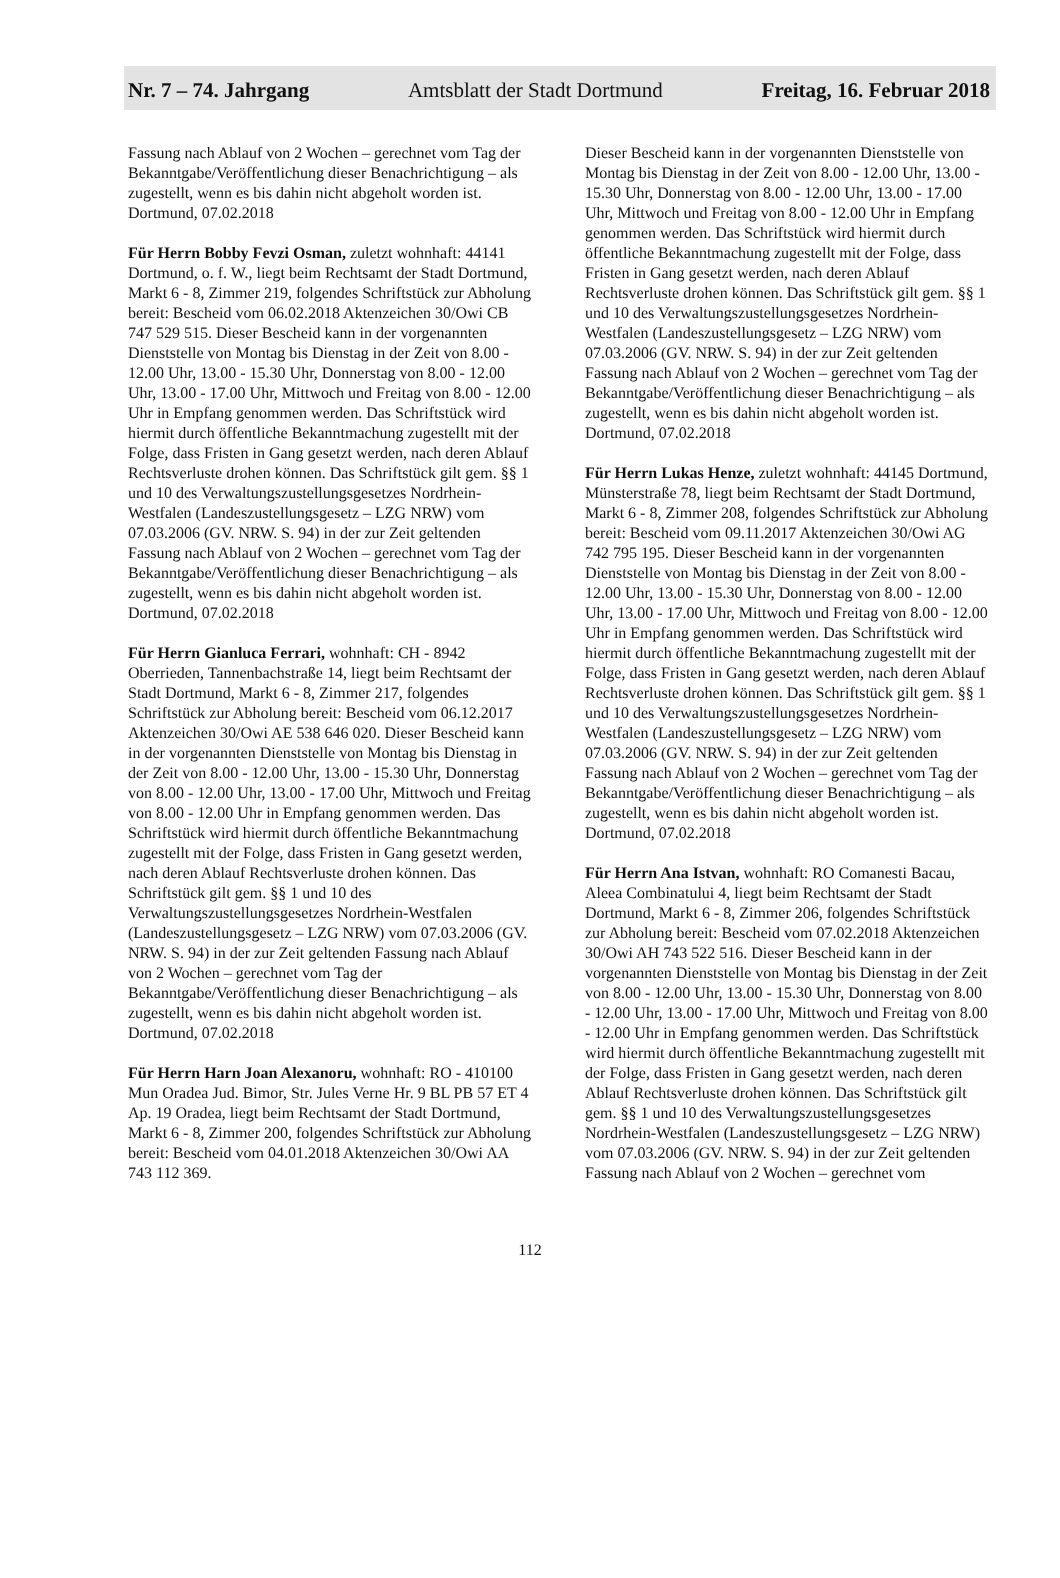Nr. 7 – 74. Jahrgang Amtsblatt der Stadt Dortmund Freitag, 16. Februar 2018
Fassung nach Ablauf von 2 Wochen – gerechnet vom Tag der Bekanntgabe/Veröffentlichung dieser Benachrichtigung – als zugestellt, wenn es bis dahin nicht abgeholt worden ist.
Dortmund, 07.02.2018
Für Herrn Bobby Fevzi Osman, zuletzt wohnhaft: 44141 Dortmund, o. f. W., liegt beim Rechtsamt der Stadt Dortmund, Markt 6 - 8, Zimmer 219, folgendes Schriftstück zur Abholung bereit: Bescheid vom 06.02.2018 Aktenzeichen 30/Owi CB 747 529 515. Dieser Bescheid kann in der vorgenannten Dienststelle von Montag bis Dienstag in der Zeit von 8.00 - 12.00 Uhr, 13.00 - 15.30 Uhr, Donnerstag von 8.00 - 12.00 Uhr, 13.00 - 17.00 Uhr, Mittwoch und Freitag von 8.00 - 12.00 Uhr in Empfang genommen werden. Das Schriftstück wird hiermit durch öffentliche Bekanntmachung zugestellt mit der Folge, dass Fristen in Gang gesetzt werden, nach deren Ablauf Rechtsverluste drohen können. Das Schriftstück gilt gem. §§ 1 und 10 des Verwaltungszustellungsgesetzes Nordrhein-Westfalen (Landeszustellungsgesetz – LZG NRW) vom 07.03.2006 (GV. NRW. S. 94) in der zur Zeit geltenden Fassung nach Ablauf von 2 Wochen – gerechnet vom Tag der Bekanntgabe/Veröffentlichung dieser Benachrichtigung – als zugestellt, wenn es bis dahin nicht abgeholt worden ist.
Dortmund, 07.02.2018
Für Herrn Gianluca Ferrari, wohnhaft: CH - 8942 Oberrieden, Tannenbachstraße 14, liegt beim Rechtsamt der Stadt Dortmund, Markt 6 - 8, Zimmer 217, folgendes Schriftstück zur Abholung bereit: Bescheid vom 06.12.2017 Aktenzeichen 30/Owi AE 538 646 020. Dieser Bescheid kann in der vorgenannten Dienststelle von Montag bis Dienstag in der Zeit von 8.00 - 12.00 Uhr, 13.00 - 15.30 Uhr, Donnerstag von 8.00 - 12.00 Uhr, 13.00 - 17.00 Uhr, Mittwoch und Freitag von 8.00 - 12.00 Uhr in Empfang genommen werden. Das Schriftstück wird hiermit durch öffentliche Bekanntmachung zugestellt mit der Folge, dass Fristen in Gang gesetzt werden, nach deren Ablauf Rechtsverluste drohen können. Das Schriftstück gilt gem. §§ 1 und 10 des Verwaltungszustellungsgesetzes Nordrhein-Westfalen (Landeszustellungsgesetz – LZG NRW) vom 07.03.2006 (GV. NRW. S. 94) in der zur Zeit geltenden Fassung nach Ablauf von 2 Wochen – gerechnet vom Tag der Bekanntgabe/Veröffentlichung dieser Benachrichtigung – als zugestellt, wenn es bis dahin nicht abgeholt worden ist.
Dortmund, 07.02.2018
Für Herrn Harn Joan Alexanoru, wohnhaft: RO - 410100 Mun Oradea Jud. Bimor, Str. Jules Verne Hr. 9 BL PB 57 ET 4 Ap. 19 Oradea, liegt beim Rechtsamt der Stadt Dortmund, Markt 6 - 8, Zimmer 200, folgendes Schriftstück zur Abholung bereit: Bescheid vom 04.01.2018 Aktenzeichen 30/Owi AA 743 112 369.
Dieser Bescheid kann in der vorgenannten Dienststelle von Montag bis Dienstag in der Zeit von 8.00 - 12.00 Uhr, 13.00 - 15.30 Uhr, Donnerstag von 8.00 - 12.00 Uhr, 13.00 - 17.00 Uhr, Mittwoch und Freitag von 8.00 - 12.00 Uhr in Empfang genommen werden. Das Schriftstück wird hiermit durch öffentliche Bekanntmachung zugestellt mit der Folge, dass Fristen in Gang gesetzt werden, nach deren Ablauf Rechtsverluste drohen können. Das Schriftstück gilt gem. §§ 1 und 10 des Verwaltungszustellungsgesetzes Nordrhein-Westfalen (Landeszustellungsgesetz – LZG NRW) vom 07.03.2006 (GV. NRW. S. 94) in der zur Zeit geltenden Fassung nach Ablauf von 2 Wochen – gerechnet vom Tag der Bekanntgabe/Veröffentlichung dieser Benachrichtigung – als zugestellt, wenn es bis dahin nicht abgeholt worden ist.
Dortmund, 07.02.2018
Für Herrn Lukas Henze, zuletzt wohnhaft: 44145 Dortmund, Münsterstraße 78, liegt beim Rechtsamt der Stadt Dortmund, Markt 6 - 8, Zimmer 208, folgendes Schriftstück zur Abholung bereit: Bescheid vom 09.11.2017 Aktenzeichen 30/Owi AG 742 795 195. Dieser Bescheid kann in der vorgenannten Dienststelle von Montag bis Dienstag in der Zeit von 8.00 - 12.00 Uhr, 13.00 - 15.30 Uhr, Donnerstag von 8.00 - 12.00 Uhr, 13.00 - 17.00 Uhr, Mittwoch und Freitag von 8.00 - 12.00 Uhr in Empfang genommen werden. Das Schriftstück wird hiermit durch öffentliche Bekanntmachung zugestellt mit der Folge, dass Fristen in Gang gesetzt werden, nach deren Ablauf Rechtsverluste drohen können. Das Schriftstück gilt gem. §§ 1 und 10 des Verwaltungszustellungsgesetzes Nordrhein-Westfalen (Landeszustellungsgesetz – LZG NRW) vom 07.03.2006 (GV. NRW. S. 94) in der zur Zeit geltenden Fassung nach Ablauf von 2 Wochen – gerechnet vom Tag der Bekanntgabe/Veröffentlichung dieser Benachrichtigung – als zugestellt, wenn es bis dahin nicht abgeholt worden ist.
Dortmund, 07.02.2018
Für Herrn Ana Istvan, wohnhaft: RO Comanesti Bacau, Aleea Combinatului 4, liegt beim Rechtsamt der Stadt Dortmund, Markt 6 - 8, Zimmer 206, folgendes Schriftstück zur Abholung bereit: Bescheid vom 07.02.2018 Aktenzeichen 30/Owi AH 743 522 516. Dieser Bescheid kann in der vorgenannten Dienststelle von Montag bis Dienstag in der Zeit von 8.00 - 12.00 Uhr, 13.00 - 15.30 Uhr, Donnerstag von 8.00 - 12.00 Uhr, 13.00 - 17.00 Uhr, Mittwoch und Freitag von 8.00 - 12.00 Uhr in Empfang genommen werden. Das Schriftstück wird hiermit durch öffentliche Bekanntmachung zugestellt mit der Folge, dass Fristen in Gang gesetzt werden, nach deren Ablauf Rechtsverluste drohen können. Das Schriftstück gilt gem. §§ 1 und 10 des Verwaltungszustellungsgesetzes Nordrhein-Westfalen (Landeszustellungsgesetz – LZG NRW) vom 07.03.2006 (GV. NRW. S. 94) in der zur Zeit geltenden Fassung nach Ablauf von 2 Wochen – gerechnet vom
112